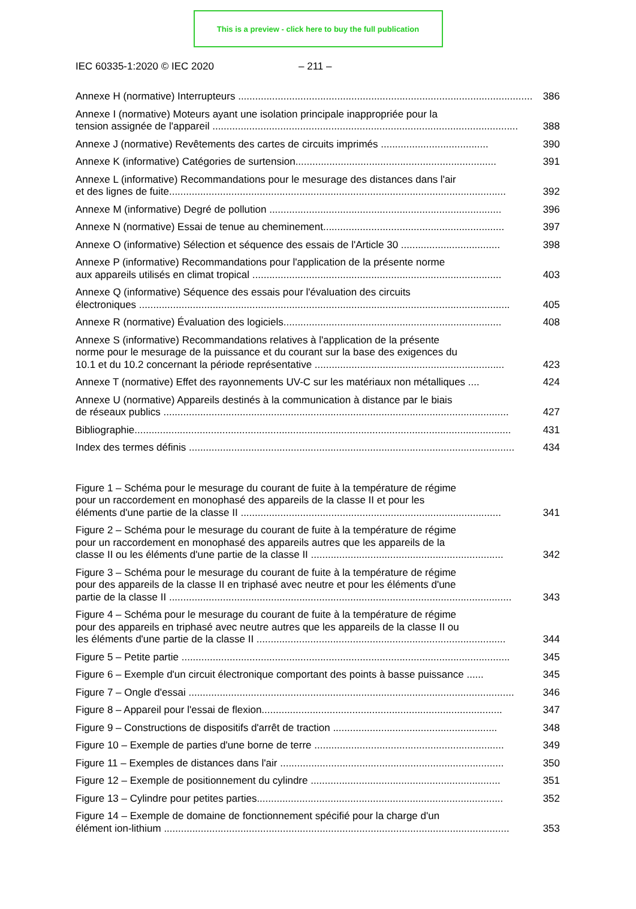This is a preview - click here to buy the full publication
IEC 60335-1:2020 © IEC 2020 – 211 –
Annexe H (normative) Interrupteurs ........................................................................................................
386
Annexe I (normative) Moteurs ayant une isolation principale inappropriée pour la
tension assignée de l'appareil ............................................................................................................
388
Annexe J (normative) Revêtements des cartes de circuits imprimés ......................................
390
Annexe K (informative) Catégories de surtension.......................................................................
391
Annexe L (informative) Recommandations pour le mesurage des distances dans l'air
et des lignes de fuite.......................................................................................................................
392
Annexe M (informative) Degré de pollution ..................................................................................
396
Annexe N (normative) Essai de tenue au cheminement................................................................
397
Annexe O (informative) Sélection et séquence des essais de l'Article 30 ...................................
398
Annexe P (informative) Recommandations pour l'application de la présente norme
aux appareils utilisés en climat tropical ........................................................................................
403
Annexe Q (informative) Séquence des essais pour l'évaluation des circuits
électroniques ...................................................................................................................................
405
Annexe R (normative) Évaluation des logiciels.............................................................................
408
Annexe S (informative) Recommandations relatives à l'application de la présente
norme pour le mesurage de la puissance et du courant sur la base des exigences du
10.1 et du 10.2 concernant la période représentative ...................................................................
423
Annexe T (normative) Effet des rayonnements UV-C sur les matériaux non métalliques ....
424
Annexe U (normative) Appareils destinés à la communication à distance par le biais
de réseaux publics ..........................................................................................................................
427
Bibliographie.....................................................................................................................................
431
Index des termes définis ...................................................................................................................
434
Figure 1 – Schéma pour le mesurage du courant de fuite à la température de régime
pour un raccordement en monophasé des appareils de la classe II et pour les
éléments d'une partie de la classe II ............................................................................................
341
Figure 2 – Schéma pour le mesurage du courant de fuite à la température de régime
pour un raccordement en monophasé des appareils autres que les appareils de la
classe II ou les éléments d'une partie de la classe II ....................................................................
342
Figure 3 – Schéma pour le mesurage du courant de fuite à la température de régime
pour des appareils de la classe II en triphasé avec neutre et pour les éléments d'une
partie de la classe II .........................................................................................................................
343
Figure 4 – Schéma pour le mesurage du courant de fuite à la température de régime
pour des appareils en triphasé avec neutre autres que les appareils de la classe II ou
les éléments d'une partie de la classe II ........................................................................................
344
Figure 5 – Petite partie ....................................................................................................................
345
Figure 6 – Exemple d'un circuit électronique comportant des points à basse puissance ......
345
Figure 7 – Ongle d'essai ...................................................................................................................
346
Figure 8 – Appareil pour l'essai de flexion.....................................................................................
347
Figure 9 – Constructions de dispositifs d'arrêt de traction ..........................................................
348
Figure 10 – Exemple de parties d'une borne de terre ...................................................................
349
Figure 11 – Exemples de distances dans l'air ...............................................................................
350
Figure 12 – Exemple de positionnement du cylindre ...................................................................
351
Figure 13 – Cylindre pour petites parties.......................................................................................
352
Figure 14 – Exemple de domaine de fonctionnement spécifié pour la charge d'un
élément ion-lithium ..........................................................................................................................
353